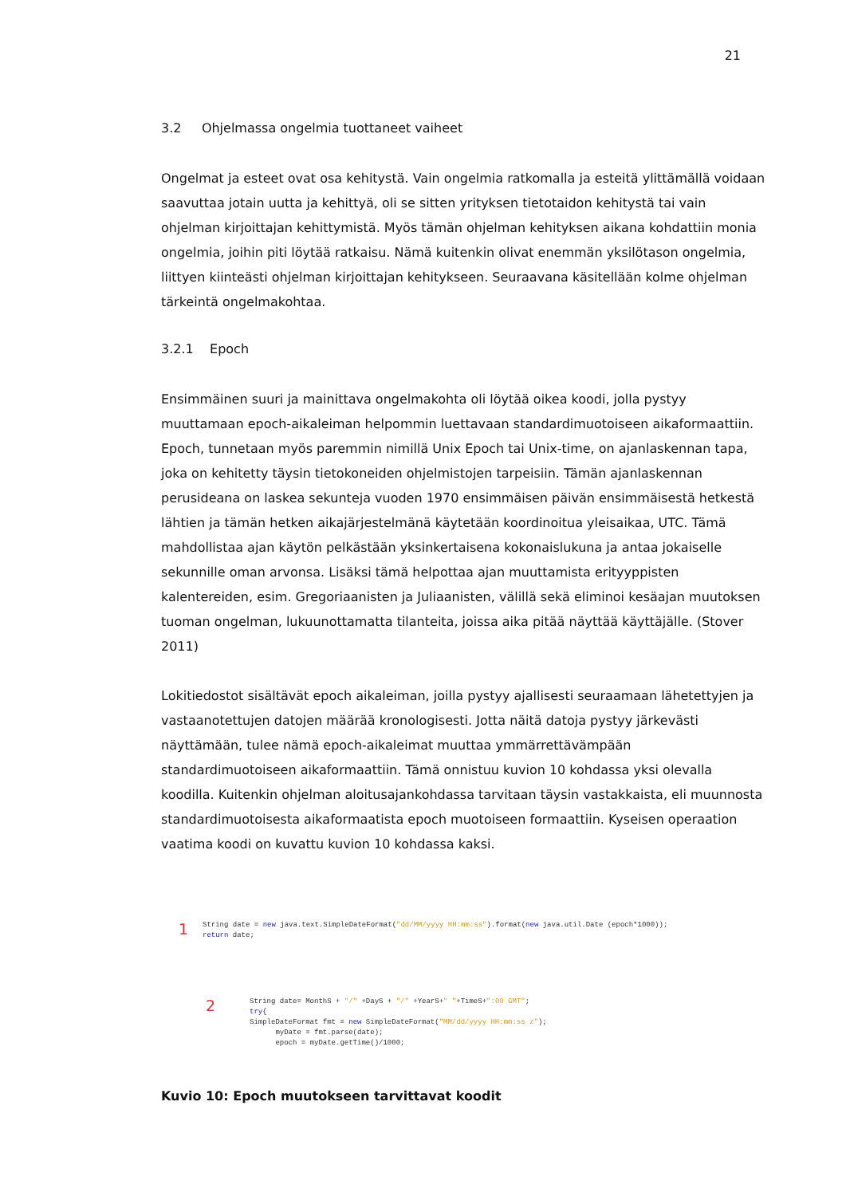21
3.2 Ohjelmassa ongelmia tuottaneet vaiheet
Ongelmat ja esteet ovat osa kehitystä. Vain ongelmia ratkomalla ja esteitä ylittämällä voidaan saavuttaa jotain uutta ja kehittyä, oli se sitten yrityksen tietotaidon kehitystä tai vain ohjelman kirjoittajan kehittymistä. Myös tämän ohjelman kehityksen aikana kohdattiin monia ongelmia, joihin piti löytää ratkaisu. Nämä kuitenkin olivat enemmän yksilötason ongelmia, liittyen kiinteästi ohjelman kirjoittajan kehitykseen. Seuraavana käsitellään kolme ohjelman tärkeintä ongelmakohtaa.
3.2.1 Epoch
Ensimmäinen suuri ja mainittava ongelmakohta oli löytää oikea koodi, jolla pystyy muuttamaan epoch-aikaleiman helpommin luettavaan standardimuotoiseen aikaformaattiin. Epoch, tunnetaan myös paremmin nimillä Unix Epoch tai Unix-time, on ajanlaskennan tapa, joka on kehitetty täysin tietokoneiden ohjelmistojen tarpeisiin. Tämän ajanlaskennan perusideana on laskea sekunteja vuoden 1970 ensimmäisen päivän ensimmäisestä hetkestä lähtien ja tämän hetken aikajärjestelmänä käytetään koordinoitua yleisaikaa, UTC. Tämä mahdollistaa ajan käytön pelkästään yksinkertaisena kokonaislukuna ja antaa jokaiselle sekunnille oman arvonsa. Lisäksi tämä helpottaa ajan muuttamista erityyppisten kalentereiden, esim. Gregoriaanisten ja Juliaanisten, välillä sekä eliminoi kesäajan muutoksen tuoman ongelman, lukuunottamatta tilanteita, joissa aika pitää näyttää käyttäjälle. (Stover 2011)
Lokitiedostot sisältävät epoch aikaleiman, joilla pystyy ajallisesti seuraamaan lähetettyjen ja vastaanotettujen datojen määrää kronologisesti. Jotta näitä datoja pystyy järkevästi näyttämään, tulee nämä epoch-aikaleimat muuttaa ymmärrettävämpään standardimuotoiseen aikaformaattiin. Tämä onnistuu kuvion 10 kohdassa yksi olevalla koodilla. Kuitenkin ohjelman aloitusajankohdassa tarvitaan täysin vastakkaista, eli muunnosta standardimuotoisesta aikaformaatista epoch muotoiseen formaattiin. Kyseisen operaation vaatima koodi on kuvattu kuvion 10 kohdassa kaksi.
1
String date = new java.text.SimpleDateFormat("dd/MM/yyyy HH:mm:ss").format(new java.util.Date (epoch*1000));
return date;
2
String date= MonthS + "/" +DayS + "/" +YearS+" "+TimeS+":00 GMT";
try{
SimpleDateFormat fmt = new SimpleDateFormat("MM/dd/yyyy HH:mm:ss z");
myDate = fmt.parse(date);
epoch = myDate.getTime()/1000;
Kuvio 10: Epoch muutokseen tarvittavat koodit